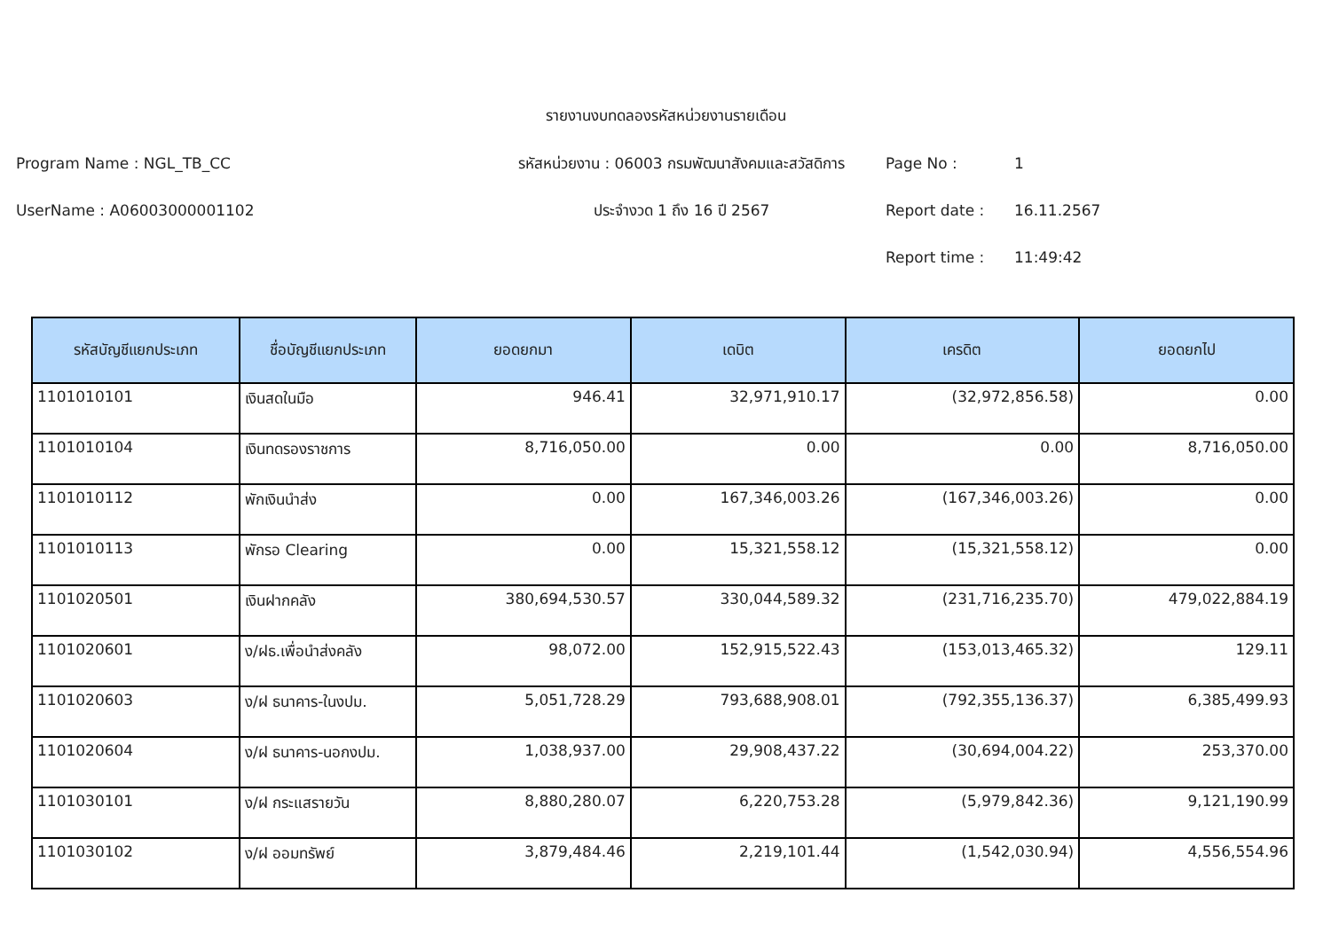รายงานงบทดลองรหัสหน่วยงานรายเดือน
Program Name : NGL_TB_CC
รหัสหน่วยงาน : 06003 กรมพัฒนาสังคมและสวัสดิการ
Page No :
1
UserName : A06003000001102
ประจำงวด 1 ถึง 16 ปี 2567
Report date :
16.11.2567
Report time :
11:49:42
| รหัสบัญชีแยกประเภท | ชื่อบัญชีแยกประเภท | ยอดยกมา | เดบิต | เครดิต | ยอดยกไป |
| --- | --- | --- | --- | --- | --- |
| 1101010101 | เงินสดในมือ | 946.41 | 32,971,910.17 | (32,972,856.58) | 0.00 |
| 1101010104 | เงินทดรองราชการ | 8,716,050.00 | 0.00 | 0.00 | 8,716,050.00 |
| 1101010112 | พักเงินนำส่ง | 0.00 | 167,346,003.26 | (167,346,003.26) | 0.00 |
| 1101010113 | พักรอ Clearing | 0.00 | 15,321,558.12 | (15,321,558.12) | 0.00 |
| 1101020501 | เงินฝากคลัง | 380,694,530.57 | 330,044,589.32 | (231,716,235.70) | 479,022,884.19 |
| 1101020601 | ง/ฝธ.เพื่อนำส่งคลัง | 98,072.00 | 152,915,522.43 | (153,013,465.32) | 129.11 |
| 1101020603 | ง/ฝ ธนาคาร-ในงปม. | 5,051,728.29 | 793,688,908.01 | (792,355,136.37) | 6,385,499.93 |
| 1101020604 | ง/ฝ ธนาคาร-นอกงปม. | 1,038,937.00 | 29,908,437.22 | (30,694,004.22) | 253,370.00 |
| 1101030101 | ง/ฝ กระแสรายวัน | 8,880,280.07 | 6,220,753.28 | (5,979,842.36) | 9,121,190.99 |
| 1101030102 | ง/ฝ ออมทรัพย์ | 3,879,484.46 | 2,219,101.44 | (1,542,030.94) | 4,556,554.96 |